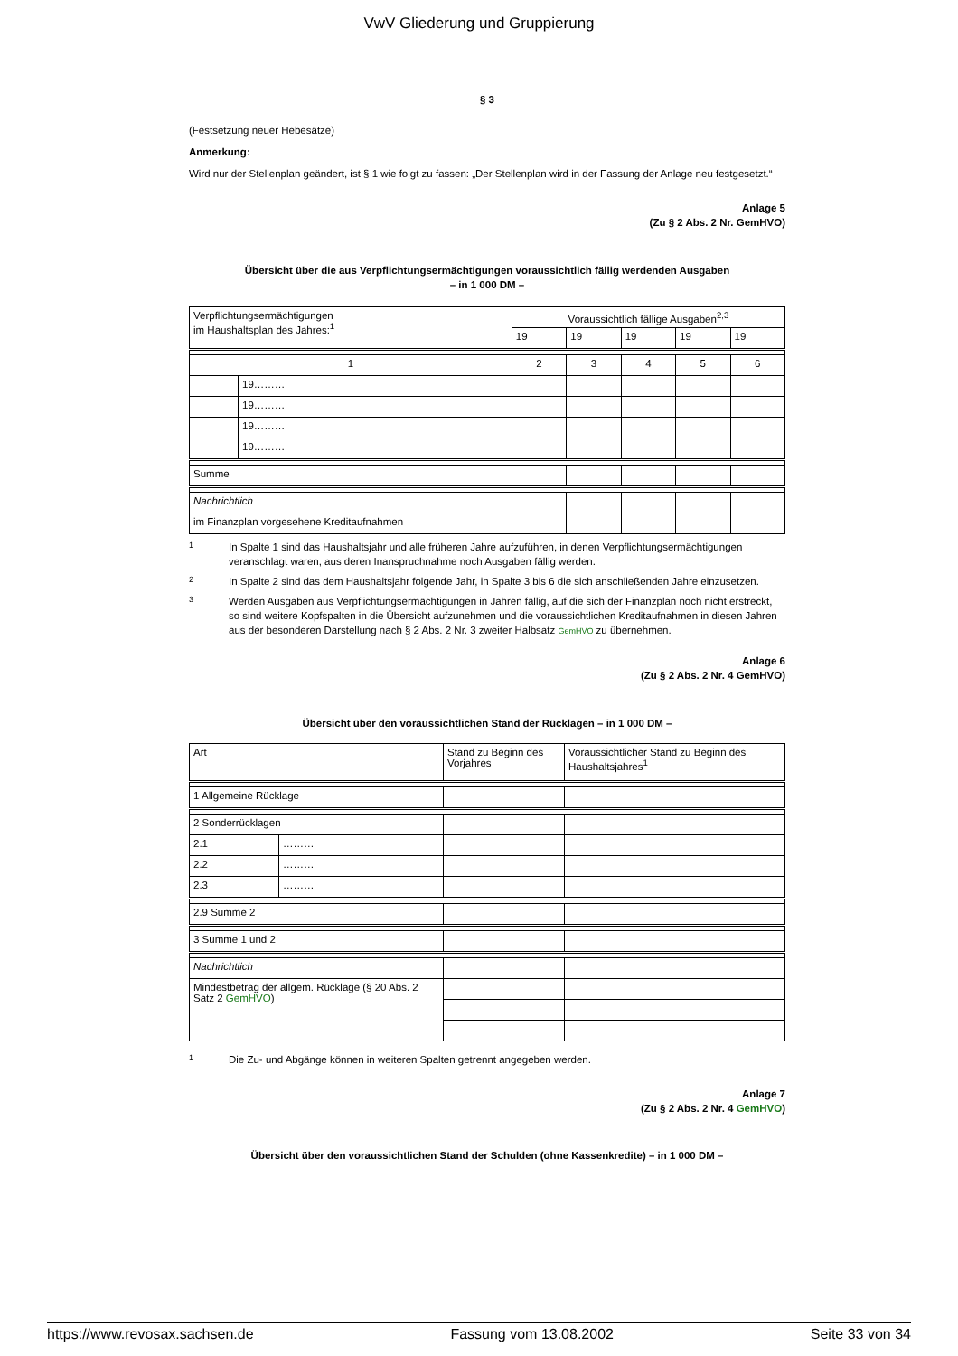VwV Gliederung und Gruppierung
§ 3
(Festsetzung neuer Hebesätze)
Anmerkung:
Wird nur der Stellenplan geändert, ist § 1 wie folgt zu fassen: „Der Stellenplan wird in der Fassung der Anlage neu festgesetzt.“
Anlage 5
(Zu § 2 Abs. 2 Nr. GemHVO)
Übersicht über die aus Verpflichtungsermächtigungen voraussichtlich fällig werdenden Ausgaben
– in 1 000 DM –
| Verpflichtungsermächtigungen im Haushaltsplan des Jahres:<sup>1</sup> | | Voraussichtlich fällige Ausgaben<sup>2,3</sup> | | | | |
| | | 19 | 19 | 19 | 19 | 19 |
| 1 | | 2 | 3 | 4 | 5 | 6 |
| | 19……… | | | | | |
| | 19……… | | | | | |
| | 19……… | | | | | |
| | 19……… | | | | | |
| Summe | | | | | | |
| Nachrichtlich | | | | | | |
| im Finanzplan vorgesehene Kreditaufnahmen | | | | | | |
1 In Spalte 1 sind das Haushaltsjahr und alle früheren Jahre aufzuführen, in denen Verpflichtungsermächtigungen veranschlagt waren, aus deren Inanspruchnahme noch Ausgaben fällig werden.
2 In Spalte 2 sind das dem Haushaltsjahr folgende Jahr, in Spalte 3 bis 6 die sich anschließenden Jahre einzusetzen.
3 Werden Ausgaben aus Verpflichtungsermächtigungen in Jahren fällig, auf die sich der Finanzplan noch nicht erstreckt, so sind weitere Kopfspalten in die Übersicht aufzunehmen und die voraussichtlichen Kreditaufnahmen in diesen Jahren aus der besonderen Darstellung nach § 2 Abs. 2 Nr. 3 zweiter Halbsatz GemHVO zu übernehmen.
Anlage 6
(Zu § 2 Abs. 2 Nr. 4 GemHVO)
Übersicht über den voraussichtlichen Stand der Rücklagen – in 1 000 DM –
| Art | | Stand zu Beginn des Vorjahres | Voraussichtlicher Stand zu Beginn des Haushaltsjahres<sup>1</sup> |
| 1 Allgemeine Rücklage | | | |
| 2 Sonderrücklagen | | | |
| 2.1 | ……… | | |
| 2.2 | ……… | | |
| 2.3 | ……… | | |
| 2.9 Summe 2 | | | |
| 3 Summe 1 und 2 | | | |
| Nachrichtlich | | | |
| Mindestbetrag der allgem. Rücklage (§ 20 Abs. 2 Satz 2 GemHVO ) | | | |
1 Die Zu- und Abgänge können in weiteren Spalten getrennt angegeben werden.
Anlage 7
(Zu § 2 Abs. 2 Nr. 4 GemHVO)
Übersicht über den voraussichtlichen Stand der Schulden (ohne Kassenkredite) – in 1 000 DM –
https://www.revosax.sachsen.de Fassung vom 13.08.2002 Seite 33 von 34